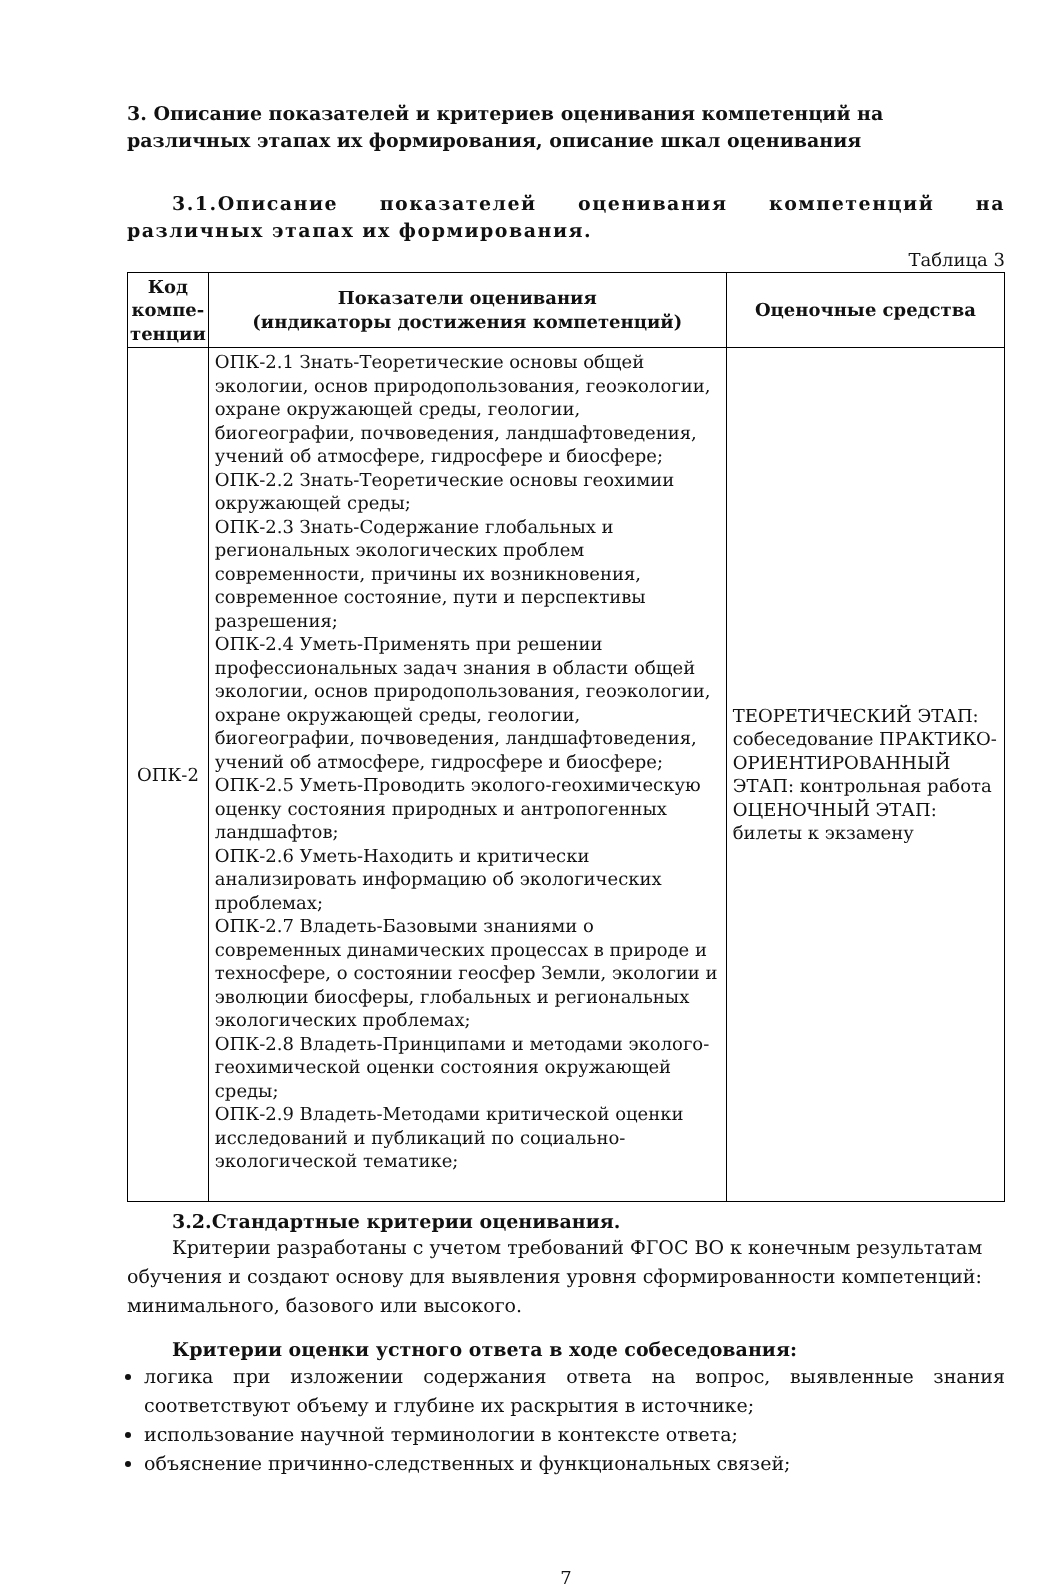3. Описание показателей и критериев оценивания компетенций на различных этапах их формирования, описание шкал оценивания
3.1.Описание показателей оценивания компетенций на различных этапах их формирования.
Таблица 3
| Код компе-тенции | Показатели оценивания (индикаторы достижения компетенций) | Оценочные средства |
| --- | --- | --- |
| ОПК-2 | ОПК-2.1 Знать-Теоретические основы общей экологии, основ природопользования, геоэкологии, охране окружающей среды, геологии, биогеографии, почвоведения, ландшафтоведения, учений об атмосфере, гидросфере и биосфере; ОПК-2.2 Знать-Теоретические основы геохимии окружающей среды; ОПК-2.3 Знать-Содержание глобальных и региональных экологических проблем современности, причины их возникновения, современное состояние, пути и перспективы разрешения; ОПК-2.4 Уметь-Применять при решении профессиональных задач знания в области общей экологии, основ природопользования, геоэкологии, охране окружающей среды, геологии, биогеографии, почвоведения, ландшафтоведения, учений об атмосфере, гидросфере и биосфере; ОПК-2.5 Уметь-Проводить эколого-геохимическую оценку состояния природных и антропогенных ландшафтов; ОПК-2.6 Уметь-Находить и критически анализировать информацию об экологических проблемах; ОПК-2.7 Владеть-Базовыми знаниями о современных динамических процессах в природе и техносфере, о состоянии геосфер Земли, экологии и эволюции биосферы, глобальных и региональных экологических проблемах; ОПК-2.8 Владеть-Принципами и методами эколого-геохимической оценки состояния окружающей среды; ОПК-2.9 Владеть-Методами критической оценки исследований и публикаций по социально-экологической тематике; | ТЕОРЕТИЧЕСКИЙ ЭТАП: собеседование ПРАКТИКО-ОРИЕНТИРОВАННЫЙ ЭТАП: контрольная работа ОЦЕНОЧНЫЙ ЭТАП: билеты к экзамену |
3.2.Стандартные критерии оценивания.
Критерии разработаны с учетом требований ФГОС ВО к конечным результатам обучения и создают основу для выявления уровня сформированности компетенций: минимального, базового или высокого.
Критерии оценки устного ответа в ходе собеседования:
логика при изложении содержания ответа на вопрос, выявленные знания соответствуют объему и глубине их раскрытия в источнике;
использование научной терминологии в контексте ответа;
объяснение причинно-следственных и функциональных связей;
7